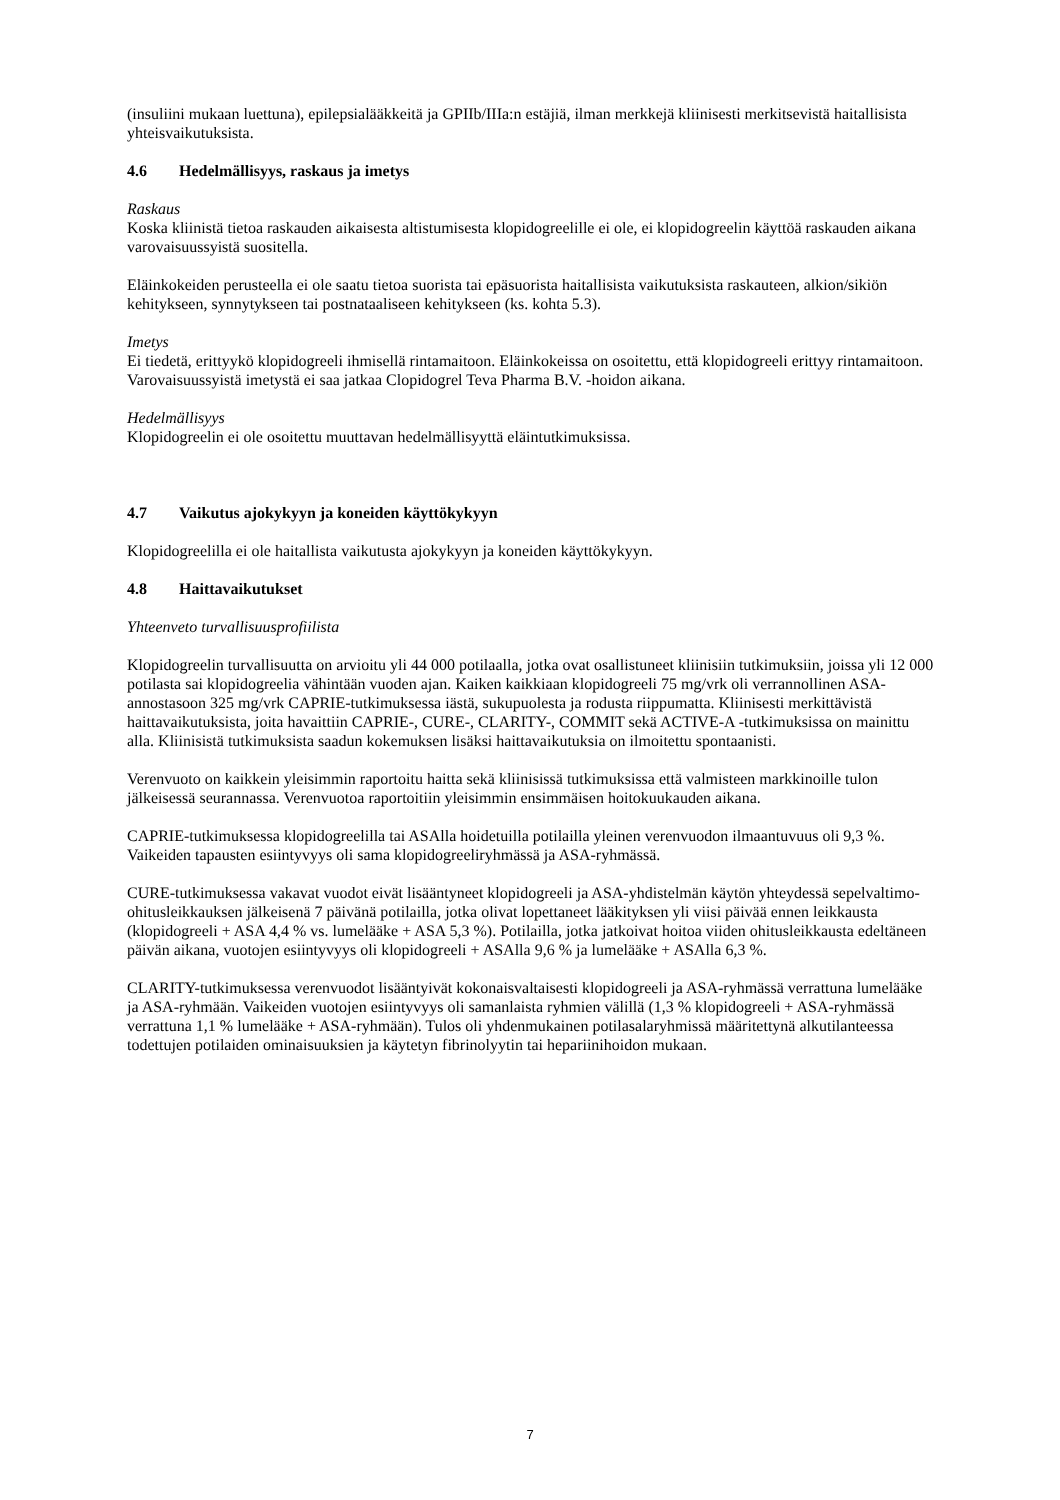(insuliini mukaan luettuna), epilepsialääkkeitä ja GPIIb/IIIa:n estäjiä, ilman merkkejä kliinisesti merkitsevistä haitallisista yhteisvaikutuksista.
4.6 Hedelmällisyys, raskaus ja imetys
Raskaus
Koska kliinistä tietoa raskauden aikaisesta altistumisesta klopidogreelille ei ole, ei klopidogreelin käyttöä raskauden aikana varovaisuussyistä suositella.
Eläinkokeiden perusteella ei ole saatu tietoa suorista tai epäsuorista haitallisista vaikutuksista raskauteen, alkion/sikiön kehitykseen, synnytykseen tai postnataaliseen kehitykseen (ks. kohta 5.3).
Imetys
Ei tiedetä, erittyykö klopidogreeli ihmisellä rintamaitoon. Eläinkokeissa on osoitettu, että klopidogreeli erittyy rintamaitoon. Varovaisuussyistä imetystä ei saa jatkaa Clopidogrel Teva Pharma B.V. -hoidon aikana.
Hedelmällisyys
Klopidogreelin ei ole osoitettu muuttavan hedelmällisyyttä eläintutkimuksissa.
4.7 Vaikutus ajokykyyn ja koneiden käyttökykyyn
Klopidogreelilla ei ole haitallista vaikutusta ajokykyyn ja koneiden käyttökykyyn.
4.8 Haittavaikutukset
Yhteenveto turvallisuusprofiilista
Klopidogreelin turvallisuutta on arvioitu yli 44 000 potilaalla, jotka ovat osallistuneet kliinisiin tutkimuksiin, joissa yli 12 000 potilasta sai klopidogreelia vähintään vuoden ajan. Kaiken kaikkiaan klopidogreeli 75 mg/vrk oli verrannollinen ASA-annostasoon 325 mg/vrk CAPRIE-tutkimuksessa iästä, sukupuolesta ja rodusta riippumatta. Kliinisesti merkittävistä haittavaikutuksista, joita havaittiin CAPRIE-, CURE-, CLARITY-, COMMIT sekä ACTIVE-A -tutkimuksissa on mainittu alla. Kliinisistä tutkimuksista saadun kokemuksen lisäksi haittavaikutuksia on ilmoitettu spontaanisti.
Verenvuoto on kaikkein yleisimmin raportoitu haitta sekä kliinisissä tutkimuksissa että valmisteen markkinoille tulon jälkeisessä seurannassa. Verenvuotoa raportoitiin yleisimmin ensimmäisen hoitokuukauden aikana.
CAPRIE-tutkimuksessa klopidogreelilla tai ASAlla hoidetuilla potilailla yleinen verenvuodon ilmaantuvuus oli 9,3 %. Vaikeiden tapausten esiintyvyys oli sama klopidogreeliryhmässä ja ASA-ryhmässä.
CURE-tutkimuksessa vakavat vuodot eivät lisääntyneet klopidogreeli ja ASA-yhdistelmän käytön yhteydessä sepelvaltimo-ohitusleikkauksen jälkeisenä 7 päivänä potilailla, jotka olivat lopettaneet lääkityksen yli viisi päivää ennen leikkausta (klopidogreeli + ASA 4,4 % vs. lumelääke + ASA 5,3 %). Potilailla, jotka jatkoivat hoitoa viiden ohitusleikkausta edeltäneen päivän aikana, vuotojen esiintyvyys oli klopidogreeli + ASAlla 9,6 % ja lumelääke + ASAlla 6,3 %.
CLARITY-tutkimuksessa verenvuodot lisääntyivät kokonaisvaltaisesti klopidogreeli ja ASA-ryhmässä verrattuna lumelääke ja ASA-ryhmään. Vaikeiden vuotojen esiintyvyys oli samanlaista ryhmien välillä (1,3 % klopidogreeli + ASA-ryhmässä verrattuna 1,1 % lumelääke + ASA-ryhmään). Tulos oli yhdenmukainen potilasalaryhmissä määritettynä alkutilanteessa todettujen potilaiden ominaisuuksien ja käytetyn fibrinolyytin tai hepariinihoidon mukaan.
7